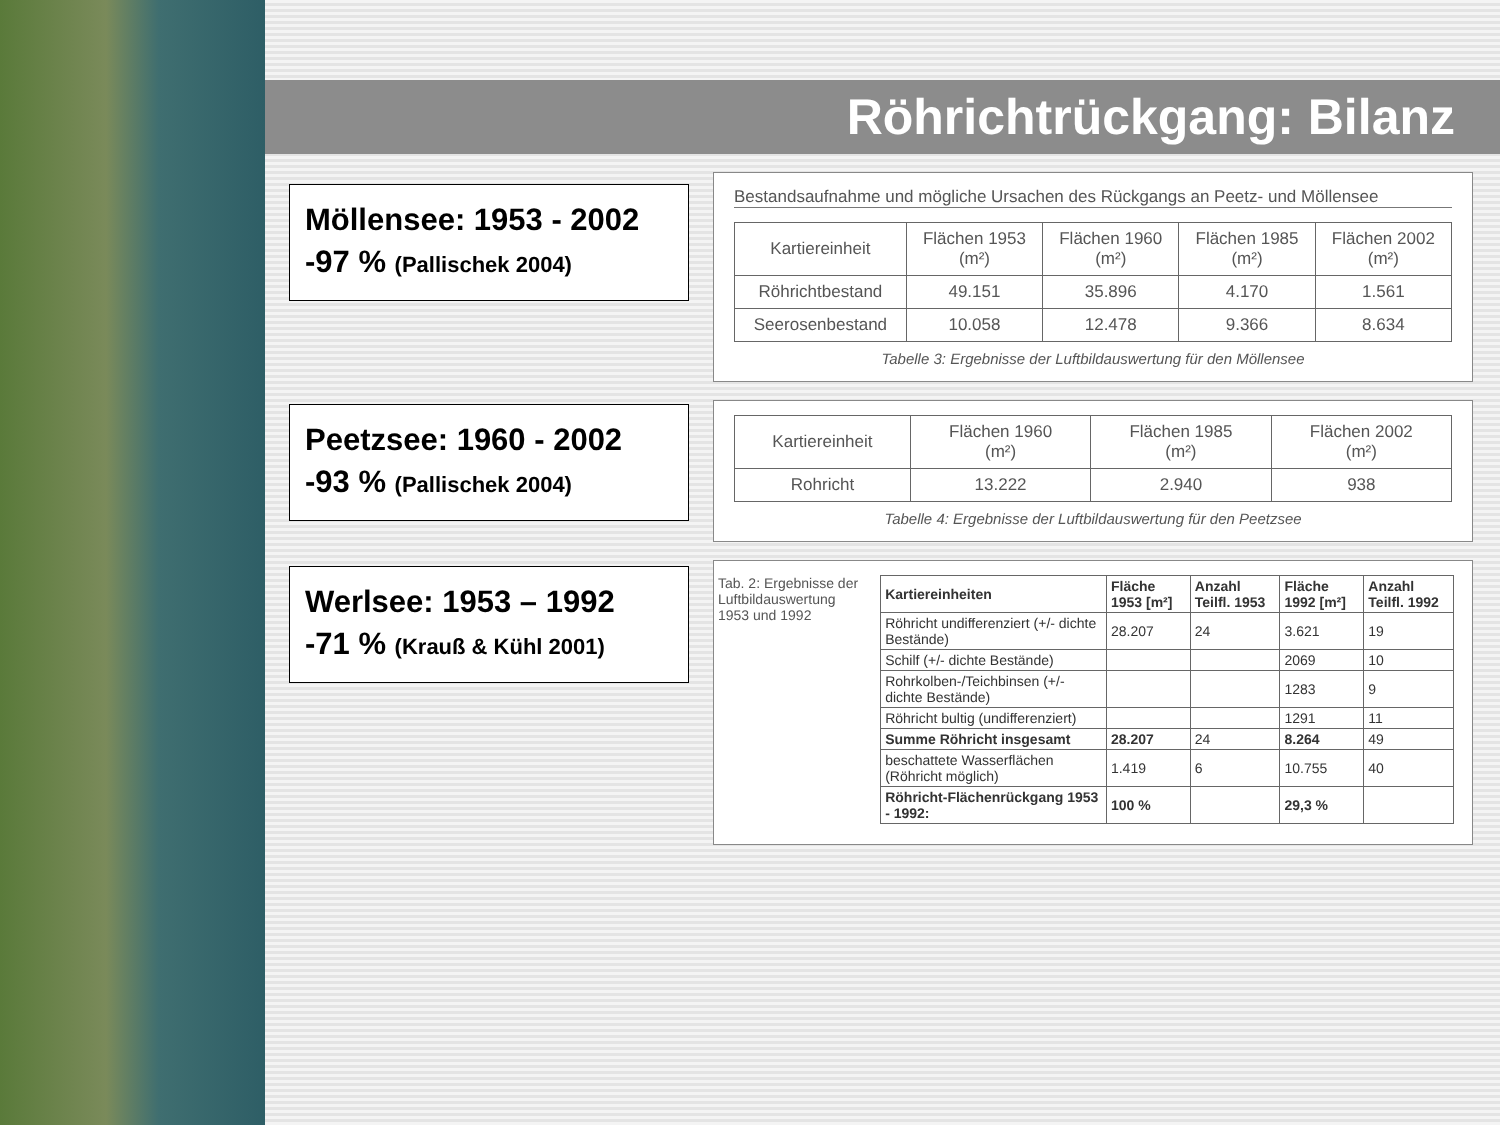Röhrichtrückgang: Bilanz
Möllensee: 1953 - 2002
-97 % (Pallischek 2004)
Bestandsaufnahme und mögliche Ursachen des Rückgangs an Peetz- und Möllensee
| Kartiereinheit | Flächen 1953 (m²) | Flächen 1960 (m²) | Flächen 1985 (m²) | Flächen 2002 (m²) |
| --- | --- | --- | --- | --- |
| Röhrichtbestand | 49.151 | 35.896 | 4.170 | 1.561 |
| Seerosenbestand | 10.058 | 12.478 | 9.366 | 8.634 |
Tabelle 3: Ergebnisse der Luftbildauswertung für den Möllensee
Peetzsee: 1960 - 2002
-93 % (Pallischek 2004)
| Kartiereinheit | Flächen 1960 (m²) | Flächen 1985 (m²) | Flächen 2002 (m²) |
| --- | --- | --- | --- |
| Rohricht | 13.222 | 2.940 | 938 |
Tabelle 4: Ergebnisse der Luftbildauswertung für den Peetzsee
Werlsee: 1953 – 1992
-71 % (Krauß & Kühl 2001)
Tab. 2: Ergebnisse der Luftbildauswertung 1953 und 1992
| Kartiereinheiten | Fläche 1953 [m²] | Anzahl Teilfl. 1953 | Fläche 1992 [m²] | Anzahl Teilfl. 1992 |
| --- | --- | --- | --- | --- |
| Röhricht undifferenziert (+/- dichte Bestände) | 28.207 | 24 | 3.621 | 19 |
| Schilf (+/- dichte Bestände) | | | 2069 | 10 |
| Rohrkolben-/Teichbinsen (+/- dichte Bestände) | | | 1283 | 9 |
| Röhricht bultig (undifferenziert) | | | 1291 | 11 |
| Summe Röhricht insgesamt | 28.207 | 24 | 8.264 | 49 |
| beschattete Wasserflächen (Röhricht möglich) | 1.419 | 6 | 10.755 | 40 |
| Röhricht-Flächenrückgang 1953 - 1992: | 100 % | | 29,3 % | |